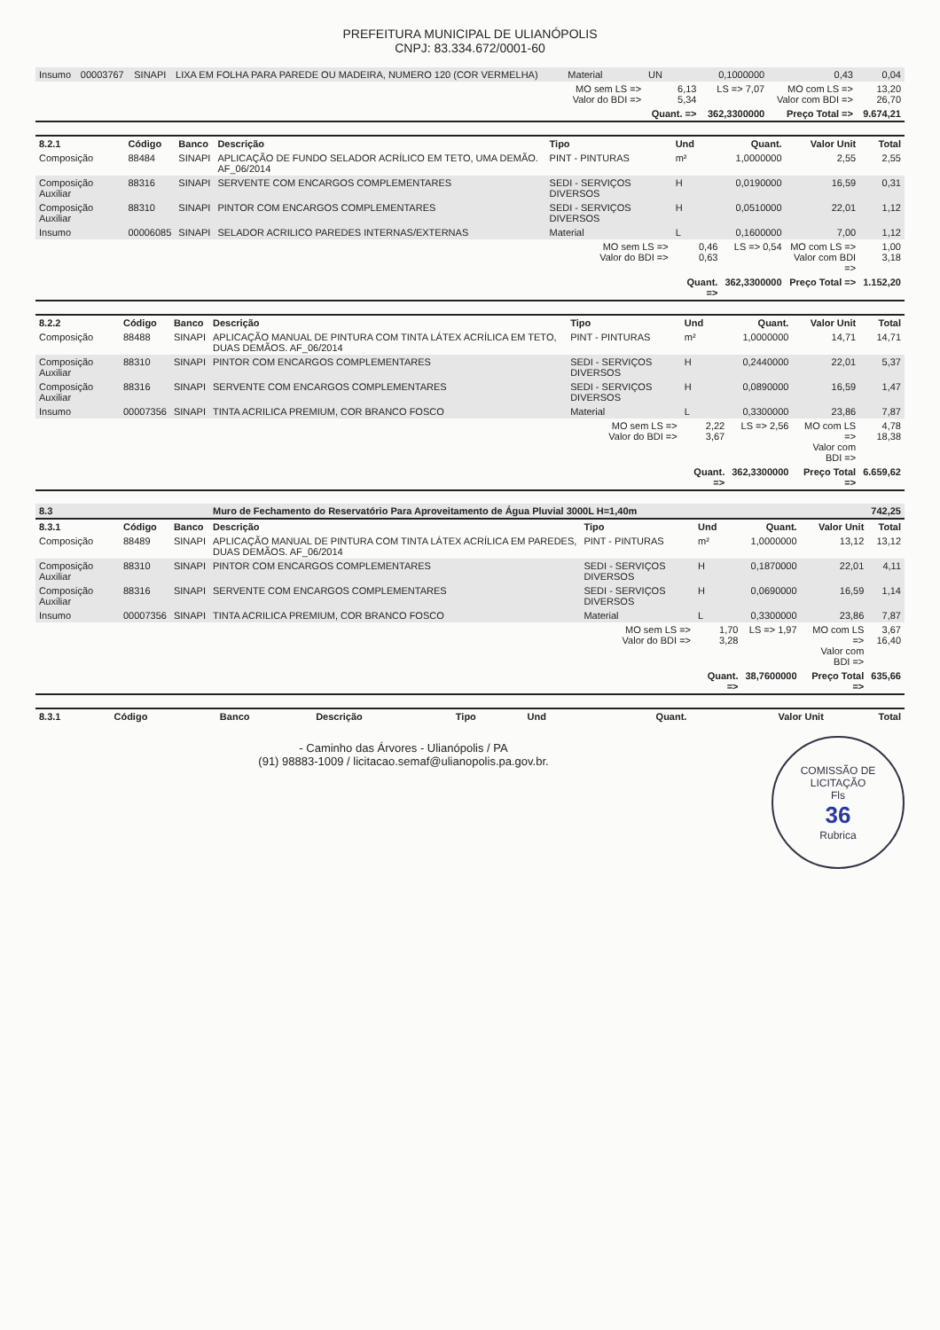PREFEITURA MUNICIPAL DE ULIANÓPOLIS
CNPJ: 83.334.672/0001-60
| Insumo | 00003767 | SINAPI | LIXA EM FOLHA PARA PAREDE OU MADEIRA, NUMERO 120 (COR VERMELHA) | Material | UN | 0,1000000 | 0,43 | 0,04 |
| | | | | MO sem LS => Valor do BDI => | 6,13 5,34 | LS => 7,07 | MO com LS => Valor com BDI => | 13,20 26,70 |
| | | | | | Quant. => | 362,3300000 | Preço Total => | 9.674,21 |
| 8.2.1 | Código | Banco | Descrição | Tipo | Und | Quant. | Valor Unit | Total |
| --- | --- | --- | --- | --- | --- | --- | --- | --- |
| Composição | 88484 | SINAPI | APLICAÇÃO DE FUNDO SELADOR ACRÍLICO EM TETO, UMA DEMÃO. AF_06/2014 | PINT - PINTURAS | m² | 1,0000000 | 2,55 | 2,55 |
| Composição Auxiliar | 88316 | SINAPI | SERVENTE COM ENCARGOS COMPLEMENTARES | SEDI - SERVIÇOS DIVERSOS | H | 0,0190000 | 16,59 | 0,31 |
| Composição Auxiliar | 88310 | SINAPI | PINTOR COM ENCARGOS COMPLEMENTARES | SEDI - SERVIÇOS DIVERSOS | H | 0,0510000 | 22,01 | 1,12 |
| Insumo | 00006085 | SINAPI | SELADOR ACRILICO PAREDES INTERNAS/EXTERNAS | Material | L | 0,1600000 | 7,00 | 1,12 |
| | | | | MO sem LS => Valor do BDI => | 0,46 0,63 | LS => 0,54 | MO com LS => Valor com BDI => | 1,00 3,18 |
| | | | | | Quant. => | 362,3300000 | Preço Total => | 1.152,20 |
| 8.2.2 | Código | Banco | Descrição | Tipo | Und | Quant. | Valor Unit | Total |
| --- | --- | --- | --- | --- | --- | --- | --- | --- |
| Composição | 88488 | SINAPI | APLICAÇÃO MANUAL DE PINTURA COM TINTA LÁTEX ACRÍLICA EM TETO, DUAS DEMÃOS. AF_06/2014 | PINT - PINTURAS | m² | 1,0000000 | 14,71 | 14,71 |
| Composição Auxiliar | 88310 | SINAPI | PINTOR COM ENCARGOS COMPLEMENTARES | SEDI - SERVIÇOS DIVERSOS | H | 0,2440000 | 22,01 | 5,37 |
| Composição Auxiliar | 88316 | SINAPI | SERVENTE COM ENCARGOS COMPLEMENTARES | SEDI - SERVIÇOS DIVERSOS | H | 0,0890000 | 16,59 | 1,47 |
| Insumo | 00007356 | SINAPI | TINTA ACRILICA PREMIUM, COR BRANCO FOSCO | Material | L | 0,3300000 | 23,86 | 7,87 |
| | | | | MO sem LS => Valor do BDI => | 2,22 3,67 | LS => 2,56 | MO com LS => Valor com BDI => | 4,78 18,38 |
| | | | | | Quant. => | 362,3300000 | Preço Total => | 6.659,62 |
| 8.3 | | | Muro de Fechamento do Reservatório Para Aproveitamento de Água Pluvial 3000L H=1,40m | | | | | 742,25 |
| 8.3.1 | Código | Banco | Descrição | Tipo | Und | Quant. | Valor Unit | Total |
| Composição | 88489 | SINAPI | APLICAÇÃO MANUAL DE PINTURA COM TINTA LÁTEX ACRÍLICA EM PAREDES, DUAS DEMÃOS. AF_06/2014 | PINT - PINTURAS | m² | 1,0000000 | 13,12 | 13,12 |
| Composição Auxiliar | 88310 | SINAPI | PINTOR COM ENCARGOS COMPLEMENTARES | SEDI - SERVIÇOS DIVERSOS | H | 0,1870000 | 22,01 | 4,11 |
| Composição Auxiliar | 88316 | SINAPI | SERVENTE COM ENCARGOS COMPLEMENTARES | SEDI - SERVIÇOS DIVERSOS | H | 0,0690000 | 16,59 | 1,14 |
| Insumo | 00007356 | SINAPI | TINTA ACRILICA PREMIUM, COR BRANCO FOSCO | Material | L | 0,3300000 | 23,86 | 7,87 |
| | | | | MO sem LS => Valor do BDI => | 1,70 3,28 | LS => 1,97 | MO com LS => Valor com BDI => | 3,67 16,40 |
| | | | | | Quant. => | 38,7600000 | Preço Total => | 635,66 |
| 8.3.1 | Código | Banco | Descrição | Tipo | Und | Quant. | Valor Unit | Total |
| --- | --- | --- | --- | --- | --- | --- | --- | --- |
COMISSÃO DE LICITAÇÃO
Fls
36
Rubrica
- Caminho das Árvores - Ulianópolis / PA
(91) 98883-1009 / licitacao.semaf@ulianopolis.pa.gov.br.